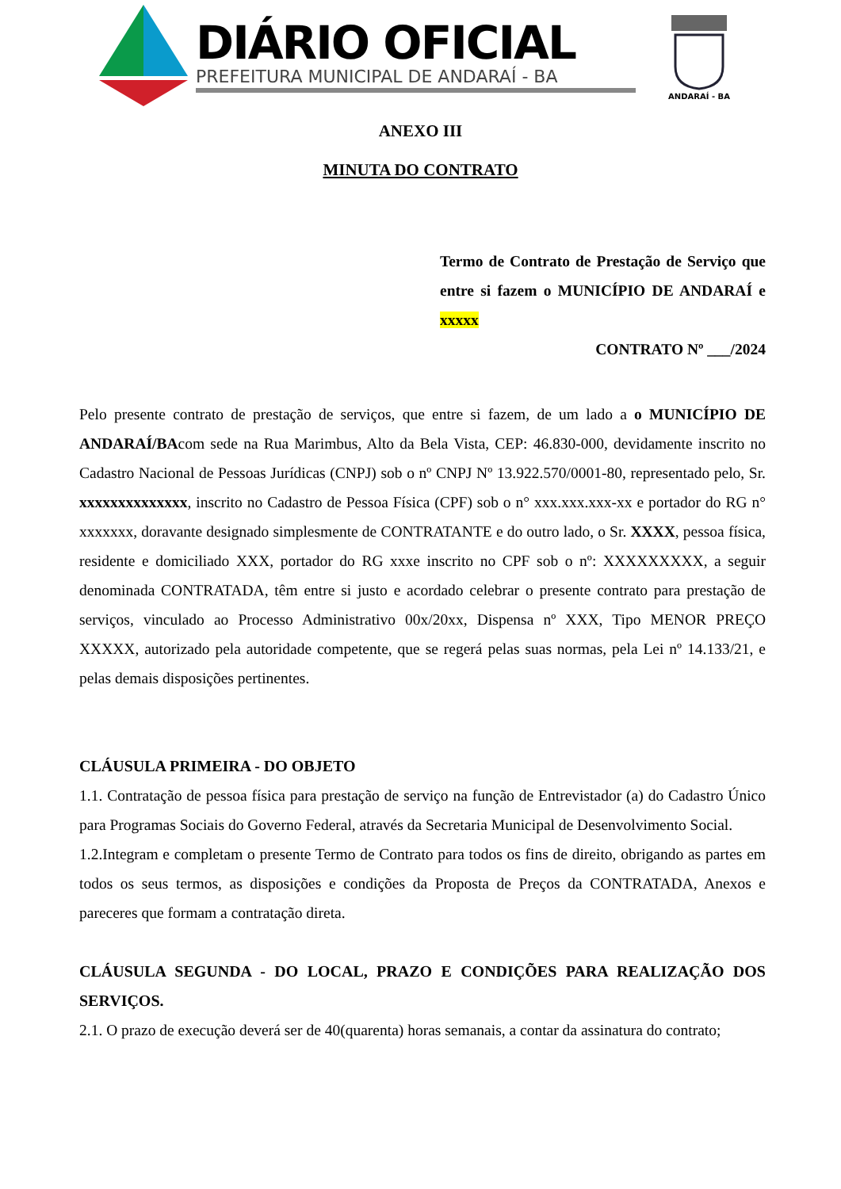DIÁRIO OFICIAL
PREFEITURA MUNICIPAL DE ANDARAÍ - BA
ANDARAÍ - BA
ANEXO III
MINUTA DO CONTRATO
Termo de Contrato de Prestação de Serviço que entre si fazem o MUNICÍPIO DE ANDARAÍ e xxxxx
CONTRATO Nº ___/2024
Pelo presente contrato de prestação de serviços, que entre si fazem, de um lado a o MUNICÍPIO DE ANDARAÍ/BAcom sede na Rua Marimbus, Alto da Bela Vista, CEP: 46.830-000, devidamente inscrito no Cadastro Nacional de Pessoas Jurídicas (CNPJ) sob o nº CNPJ Nº 13.922.570/0001-80, representado pelo, Sr. xxxxxxxxxxxxxx, inscrito no Cadastro de Pessoa Física (CPF) sob o n° xxx.xxx.xxx-xx e portador do RG n° xxxxxxx, doravante designado simplesmente de CONTRATANTE e do outro lado, o Sr. XXXX, pessoa física, residente e domiciliado XXX, portador do RG xxxe inscrito no CPF sob o nº: XXXXXXXXX, a seguir denominada CONTRATADA, têm entre si justo e acordado celebrar o presente contrato para prestação de serviços, vinculado ao Processo Administrativo 00x/20xx, Dispensa nº XXX, Tipo MENOR PREÇO XXXXX, autorizado pela autoridade competente, que se regerá pelas suas normas, pela Lei nº 14.133/21, e pelas demais disposições pertinentes.
CLÁUSULA PRIMEIRA - DO OBJETO
1.1. Contratação de pessoa física para prestação de serviço na função de Entrevistador (a) do Cadastro Único para Programas Sociais do Governo Federal, através da Secretaria Municipal de Desenvolvimento Social.
1.2.Integram e completam o presente Termo de Contrato para todos os fins de direito, obrigando as partes em todos os seus termos, as disposições e condições da Proposta de Preços da CONTRATADA, Anexos e pareceres que formam a contratação direta.
CLÁUSULA SEGUNDA - DO LOCAL, PRAZO E CONDIÇÕES PARA REALIZAÇÃO DOS SERVIÇOS.
2.1. O prazo de execução deverá ser de 40(quarenta) horas semanais, a contar da assinatura do contrato;